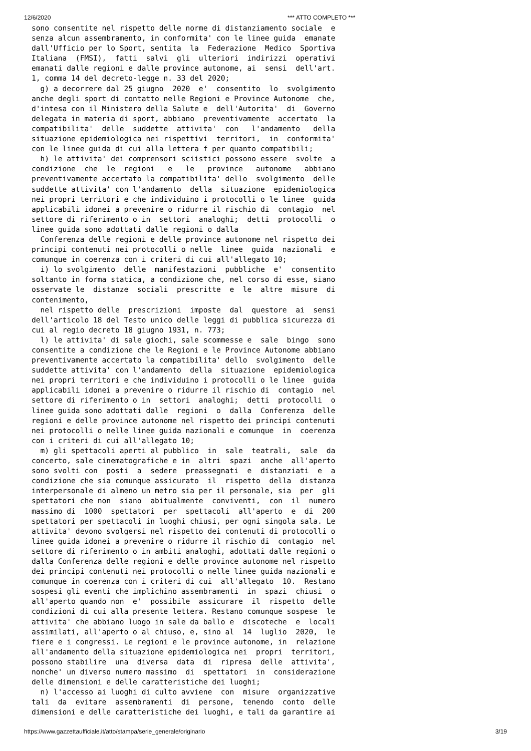12/6/2020 *** ATTO COMPLETO ***
sono consentite nel rispetto delle norme di distanziamento sociale  e
senza alcun assembramento, in conformita' con le linee guida  emanate
dall'Ufficio per lo Sport, sentita  la  Federazione  Medico  Sportiva
Italiana  (FMSI),  fatti  salvi  gli  ulteriori  indirizzi  operativi
emanati dalle regioni e dalle province autonome, ai  sensi  dell'art.
1, comma 14 del decreto-legge n. 33 del 2020;
  g) a decorrere dal 25 giugno  2020  e'  consentito  lo  svolgimento
anche degli sport di contatto nelle Regioni e Province Autonome  che,
d'intesa con il Ministero della Salute e  dell'Autorita'  di  Governo
delegata in materia di sport, abbiano  preventivamente  accertato  la
compatibilita'  delle  suddette  attivita'  con   l'andamento   della
situazione epidemiologica nei rispettivi  territori,  in  conformita'
con le linee guida di cui alla lettera f per quanto compatibili;
  h) le attivita' dei comprensori sciistici possono essere  svolte  a
condizione  che  le  regioni   e   le   province   autonome   abbiano
preventivamente accertato la compatibilita' dello  svolgimento  delle
suddette attivita' con l'andamento  della  situazione  epidemiologica
nei propri territori e che individuino i protocolli o le linee  guida
applicabili idonei a prevenire o ridurre il rischio di  contagio  nel
settore di riferimento o in  settori  analoghi;  detti  protocolli  o
linee guida sono adottati dalle regioni o dalla
  Conferenza delle regioni e delle province autonome nel rispetto dei
principi contenuti nei protocolli o nelle  linee  guida  nazionali  e
comunque in coerenza con i criteri di cui all'allegato 10;
  i) lo svolgimento  delle  manifestazioni  pubbliche  e'  consentito
soltanto in forma statica, a condizione che, nel corso di esse, siano
osservate le  distanze  sociali  prescritte  e  le  altre  misure  di
contenimento,
  nel rispetto delle  prescrizioni  imposte  dal  questore  ai  sensi
dell'articolo 18 del Testo unico delle leggi di pubblica sicurezza di
cui al regio decreto 18 giugno 1931, n. 773;
  l) le attivita' di sale giochi, sale scommesse e  sale  bingo  sono
consentite a condizione che le Regioni e le Province Autonome abbiano
preventivamente accertato la compatibilita' dello  svolgimento  delle
suddette attivita' con l'andamento  della  situazione  epidemiologica
nei propri territori e che individuino i protocolli o le linee  guida
applicabili idonei a prevenire o ridurre il rischio di  contagio  nel
settore di riferimento o in  settori  analoghi;  detti  protocolli  o
linee guida sono adottati dalle  regioni  o  dalla  Conferenza  delle
regioni e delle province autonome nel rispetto dei principi contenuti
nei protocolli o nelle linee guida nazionali e comunque  in  coerenza
con i criteri di cui all'allegato 10;
  m) gli spettacoli aperti al pubblico  in  sale  teatrali,  sale  da
concerto, sale cinematografiche e in  altri  spazi  anche  all'aperto
sono svolti con  posti  a  sedere  preassegnati  e  distanziati  e  a
condizione che sia comunque assicurato  il  rispetto  della  distanza
interpersonale di almeno un metro sia per il personale, sia  per  gli
spettatori che non  siano  abitualmente  conviventi,  con  il  numero
massimo di  1000  spettatori  per  spettacoli  all'aperto  e  di  200
spettatori per spettacoli in luoghi chiusi, per ogni singola sala. Le
attivita' devono svolgersi nel rispetto dei contenuti di protocolli o
linee guida idonei a prevenire o ridurre il rischio di  contagio  nel
settore di riferimento o in ambiti analoghi, adottati dalle regioni o
dalla Conferenza delle regioni e delle province autonome nel rispetto
dei principi contenuti nei protocolli o nelle linee guida nazionali e
comunque in coerenza con i criteri di cui  all'allegato  10.  Restano
sospesi gli eventi che implichino assembramenti  in  spazi  chiusi  o
all'aperto quando non  e'  possibile  assicurare  il  rispetto  delle
condizioni di cui alla presente lettera. Restano comunque sospese  le
attivita' che abbiano luogo in sale da ballo e  discoteche  e  locali
assimilati, all'aperto o al chiuso, e, sino al  14  luglio  2020,  le
fiere e i congressi. Le regioni e le province autonome, in  relazione
all'andamento della situazione epidemiologica nei  propri  territori,
possono stabilire  una  diversa  data  di  ripresa  delle  attivita',
nonche' un diverso numero massimo  di  spettatori  in  considerazione
delle dimensioni e delle caratteristiche dei luoghi;
  n) l'accesso ai luoghi di culto avviene  con  misure  organizzative
tali  da  evitare  assembramenti  di  persone,  tenendo  conto  delle
dimensioni e delle caratteristiche dei luoghi, e tali da garantire ai
https://www.gazzettaufficiale.it/atto/stampa/serie_generale/originario 3/19